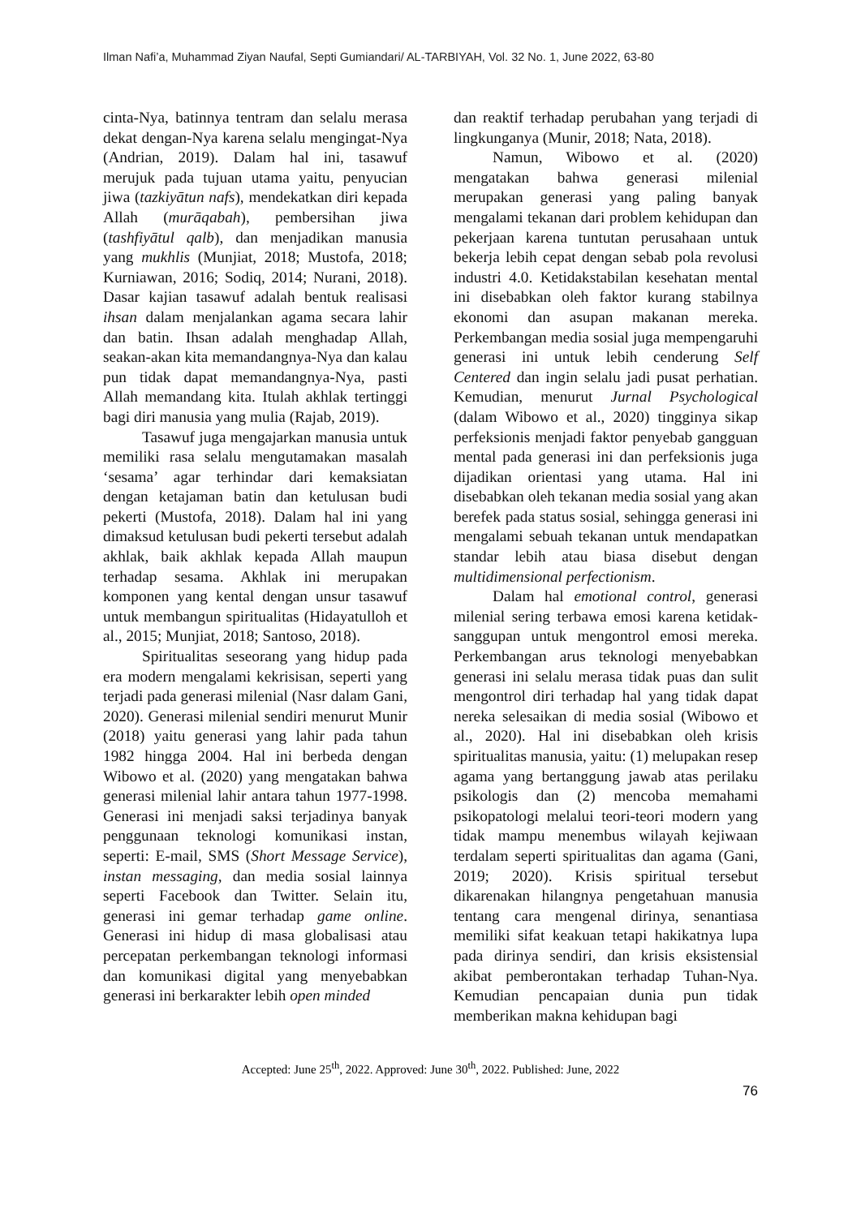Ilman Nafi’a, Muhammad Ziyan Naufal, Septi Gumiandari/ AL-TARBIYAH, Vol. 32 No. 1, June 2022, 63-80
cinta-Nya, batinnya tentram dan selalu merasa dekat dengan-Nya karena selalu mengingat-Nya (Andrian, 2019). Dalam hal ini, tasawuf merujuk pada tujuan utama yaitu, penyucian jiwa (tazkiyātun nafs), mendekatkan diri kepada Allah (murāqabah), pembersihan jiwa (tashfiyātul qalb), dan menjadikan manusia yang mukhlis (Munjiat, 2018; Mustofa, 2018; Kurniawan, 2016; Sodiq, 2014; Nurani, 2018). Dasar kajian tasawuf adalah bentuk realisasi ihsan dalam menjalankan agama secara lahir dan batin. Ihsan adalah menghadap Allah, seakan-akan kita memandangnya-Nya dan kalau pun tidak dapat memandangnya-Nya, pasti Allah memandang kita. Itulah akhlak tertinggi bagi diri manusia yang mulia (Rajab, 2019).
Tasawuf juga mengajarkan manusia untuk memiliki rasa selalu mengutamakan masalah ‘sesama’ agar terhindar dari kemaksiatan dengan ketajaman batin dan ketulusan budi pekerti (Mustofa, 2018). Dalam hal ini yang dimaksud ketulusan budi pekerti tersebut adalah akhlak, baik akhlak kepada Allah maupun terhadap sesama. Akhlak ini merupakan komponen yang kental dengan unsur tasawuf untuk membangun spiritualitas (Hidayatulloh et al., 2015; Munjiat, 2018; Santoso, 2018).
Spiritualitas seseorang yang hidup pada era modern mengalami kekrisisan, seperti yang terjadi pada generasi milenial (Nasr dalam Gani, 2020). Generasi milenial sendiri menurut Munir (2018) yaitu generasi yang lahir pada tahun 1982 hingga 2004. Hal ini berbeda dengan Wibowo et al. (2020) yang mengatakan bahwa generasi milenial lahir antara tahun 1977-1998. Generasi ini menjadi saksi terjadinya banyak penggunaan teknologi komunikasi instan, seperti: E-mail, SMS (Short Message Service), instan messaging, dan media sosial lainnya seperti Facebook dan Twitter. Selain itu, generasi ini gemar terhadap game online. Generasi ini hidup di masa globalisasi atau percepatan perkembangan teknologi informasi dan komunikasi digital yang menyebabkan generasi ini berkarakter lebih open minded
dan reaktif terhadap perubahan yang terjadi di lingkunganya (Munir, 2018; Nata, 2018).
Namun, Wibowo et al. (2020) mengatakan bahwa generasi milenial merupakan generasi yang paling banyak mengalami tekanan dari problem kehidupan dan pekerjaan karena tuntutan perusahaan untuk bekerja lebih cepat dengan sebab pola revolusi industri 4.0. Ketidakstabilan kesehatan mental ini disebabkan oleh faktor kurang stabilnya ekonomi dan asupan makanan mereka. Perkembangan media sosial juga mempengaruhi generasi ini untuk lebih cenderung Self Centered dan ingin selalu jadi pusat perhatian. Kemudian, menurut Jurnal Psychological (dalam Wibowo et al., 2020) tingginya sikap perfeksionis menjadi faktor penyebab gangguan mental pada generasi ini dan perfeksionis juga dijadikan orientasi yang utama. Hal ini disebabkan oleh tekanan media sosial yang akan berefek pada status sosial, sehingga generasi ini mengalami sebuah tekanan untuk mendapatkan standar lebih atau biasa disebut dengan multidimensional perfectionism.
Dalam hal emotional control, generasi milenial sering terbawa emosi karena ketidak-sanggupan untuk mengontrol emosi mereka. Perkembangan arus teknologi menyebabkan generasi ini selalu merasa tidak puas dan sulit mengontrol diri terhadap hal yang tidak dapat nereka selesaikan di media sosial (Wibowo et al., 2020). Hal ini disebabkan oleh krisis spiritualitas manusia, yaitu: (1) melupakan resep agama yang bertanggung jawab atas perilaku psikologis dan (2) mencoba memahami psikopatologi melalui teori-teori modern yang tidak mampu menembus wilayah kejiwaan terdalam seperti spiritualitas dan agama (Gani, 2019; 2020). Krisis spiritual tersebut dikarenakan hilangnya pengetahuan manusia tentang cara mengenal dirinya, senantiasa memiliki sifat keakuan tetapi hakikatnya lupa pada dirinya sendiri, dan krisis eksistensial akibat pemberontakan terhadap Tuhan-Nya. Kemudian pencapaian dunia pun tidak memberikan makna kehidupan bagi
Accepted: June 25<sup>th</sup>, 2022. Approved: June 30<sup>th</sup>, 2022. Published: June, 2022
76